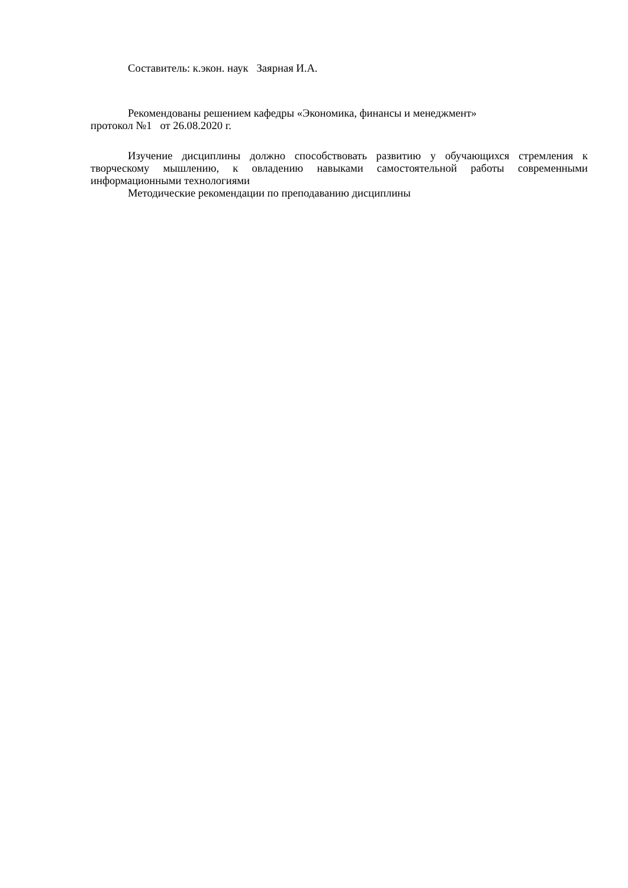Составитель: к.экон. наук Заярная И.А.
Рекомендованы решением кафедры «Экономика, финансы и менеджмент»
протокол №1 от 26.08.2020 г.
Изучение дисциплины должно способствовать развитию у обучающихся стремления к творческому мышлению, к овладению навыками самостоятельной работы современными информационными технологиями
Методические рекомендации по преподаванию дисциплины